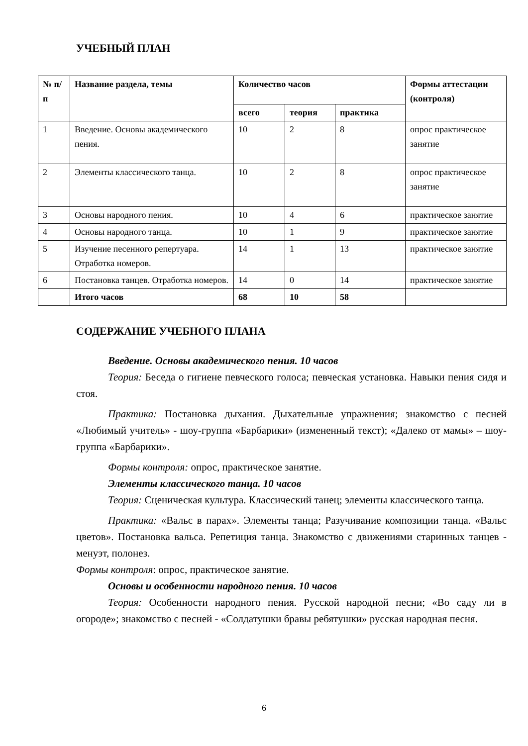УЧЕБНЫЙ ПЛАН
| № п/п | Название раздела, темы | Количество часов | | | Формы аттестации (контроля) |
| --- | --- | --- | --- | --- | --- |
| | | всего | теория | практика | |
| 1 | Введение. Основы академического пения. | 10 | 2 | 8 | опрос практическое занятие |
| 2 | Элементы классического танца. | 10 | 2 | 8 | опрос практическое занятие |
| 3 | Основы народного пения. | 10 | 4 | 6 | практическое занятие |
| 4 | Основы народного танца. | 10 | 1 | 9 | практическое занятие |
| 5 | Изучение песенного репертуара. Отработка номеров. | 14 | 1 | 13 | практическое занятие |
| 6 | Постановка танцев. Отработка номеров. | 14 | 0 | 14 | практическое занятие |
| | Итого часов | 68 | 10 | 58 | |
СОДЕРЖАНИЕ УЧЕБНОГО ПЛАНА
Введение. Основы академического пения. 10 часов
Теория: Беседа о гигиене певческого голоса; певческая установка. Навыки пения сидя и стоя.
Практика: Постановка дыхания. Дыхательные упражнения; знакомство с песней «Любимый учитель» - шоу-группа «Барбарики» (измененный текст); «Далеко от мамы» – шоу-группа «Барбарики».
Формы контроля: опрос, практическое занятие.
Элементы классического танца. 10 часов
Теория: Сценическая культура. Классический танец; элементы классического танца.
Практика: «Вальс в парах». Элементы танца; Разучивание композиции танца. «Вальс цветов». Постановка вальса. Репетиция танца. Знакомство с движениями старинных танцев - менуэт, полонез.
Формы контроля: опрос, практическое занятие.
Основы и особенности народного пения. 10 часов
Теория: Особенности народного пения. Русской народной песни; «Во саду ли в огороде»; знакомство с песней - «Солдатушки бравы ребятушки» русская народная песня.
6